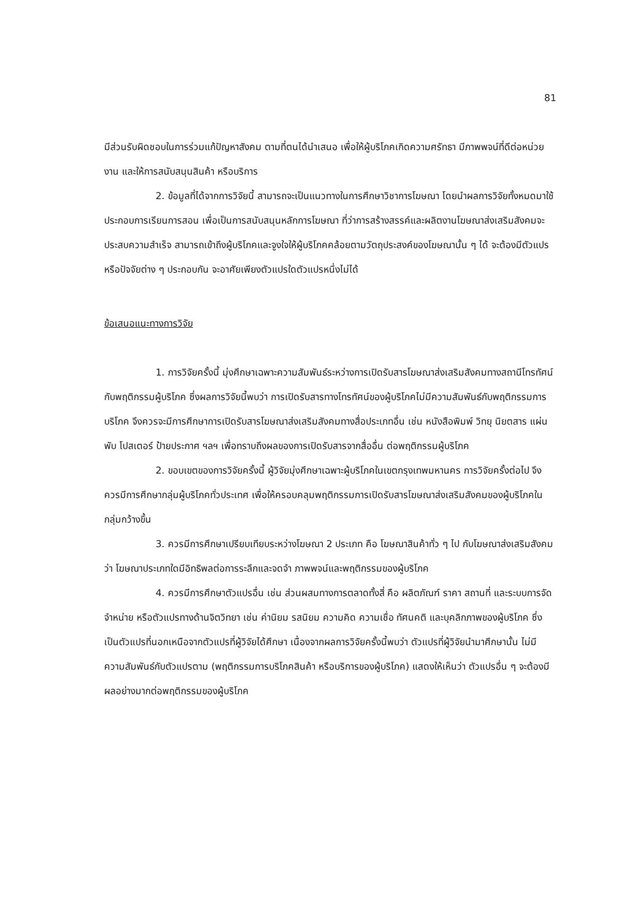81
มีส่วนรับผิดชอบในการร่วมแก้ปัญหาสังคม ตามที่ตนได้นำเสนอ เพื่อให้ผู้บริโภคเกิดความศรัทธา มีภาพพจน์ที่ดีต่อหน่วยงาน และให้การสนับสนุนสินค้า หรือบริการ
2. ข้อมูลที่ได้จากการวิจัยนี้ สามารถจะเป็นแนวทางในการศึกษาวิชาการโฆษณา โดยนำผลการวิจัยทั้งหมดมาใช้ประกอบการเรียนการสอน เพื่อเป็นการสนับสนุนหลักการโฆษณา ที่ว่าการสร้างสรรค์และผลิตงานโฆษณาส่งเสริมสังคมจะประสบความสำเร็จ สามารถเข้าถึงผู้บริโภคและจูงใจให้ผู้บริโภคคล้อยตามวัตถุประสงค์ของโฆษณานั้น ๆ ได้ จะต้องมีตัวแปรหรือปัจจัยต่าง ๆ ประกอบกัน จะอาศัยเพียงตัวแปรใดตัวแปรหนึ่งไม่ได้
ข้อเสนอแนะทางการวิจัย
1. การวิจัยครั้งนี้ มุ่งศึกษาเฉพาะความสัมพันธ์ระหว่างการเปิดรับสารโฆษณาส่งเสริมสังคมทางสถานีโทรทัศน์ กับพฤติกรรมผู้บริโภค ซึ่งผลการวิจัยนี้พบว่า การเปิดรับสารทางโทรทัศน์ของผู้บริโภคไม่มีความสัมพันธ์กับพฤติกรรมการบริโภค จึงควรจะมีการศึกษาการเปิดรับสารโฆษณาส่งเสริมสังคมทางสื่อประเภทอื่น เช่น หนังสือพิมพ์ วิทยุ นิยตสาร แผ่นพับ โปสเตอร์ ป้ายประกาศ ฯลฯ เพื่อทราบถึงผลของการเปิดรับสารจากสื่ออื่น ต่อพฤติกรรมผู้บริโภค
2. ขอบเขตของการวิจัยครั้งนี้ ผู้วิจัยมุ่งศึกษาเฉพาะผู้บริโภคในเขตกรุงเทพมหานคร การวิจัยครั้งต่อไป จึงควรมีการศึกษากลุ่มผู้บริโภคทั่วประเทศ เพื่อให้ครอบคลุมพฤติกรรมการเปิดรับสารโฆษณาส่งเสริมสังคมของผู้บริโภคในกลุ่มกว้างขึ้น
3. ควรมีการศึกษาเปรียบเทียบระหว่างโฆษณา 2 ประเภท คือ โฆษณาสินค้าทั่ว ๆ ไป กับโฆษณาส่งเสริมสังคมว่า โฆษณาประเภทใดมีอิทธิพลต่อการระลึกและจดจำ ภาพพจน์และพฤติกรรมของผู้บริโภค
4. ควรมีการศึกษาตัวแปรอื่น เช่น ส่วนผสมทางการตลาดทั้งสี่ คือ ผลิตภัณฑ์ ราคา สถานที่ และระบบการจัดจำหน่าย หรือตัวแปรทางด้านจิตวิทยา เช่น ค่านิยม รสนิยม ความคิด ความเชื่อ ทัศนคติ และบุคลิกภาพของผู้บริโภค ซึ่งเป็นตัวแปรที่นอกเหนือจากตัวแปรที่ผู้วิจัยได้ศึกษา เนื่องจากผลการวิจัยครั้งนี้พบว่า ตัวแปรที่ผู้วิจัยนำมาศึกษานั้น ไม่มีความสัมพันธ์กับตัวแปรตาม (พฤติกรรมการบริโภคสินค้า หรือบริการของผู้บริโภค) แสดงให้เห็นว่า ตัวแปรอื่น ๆ จะต้องมีผลอย่างมากต่อพฤติกรรมของผู้บริโภค